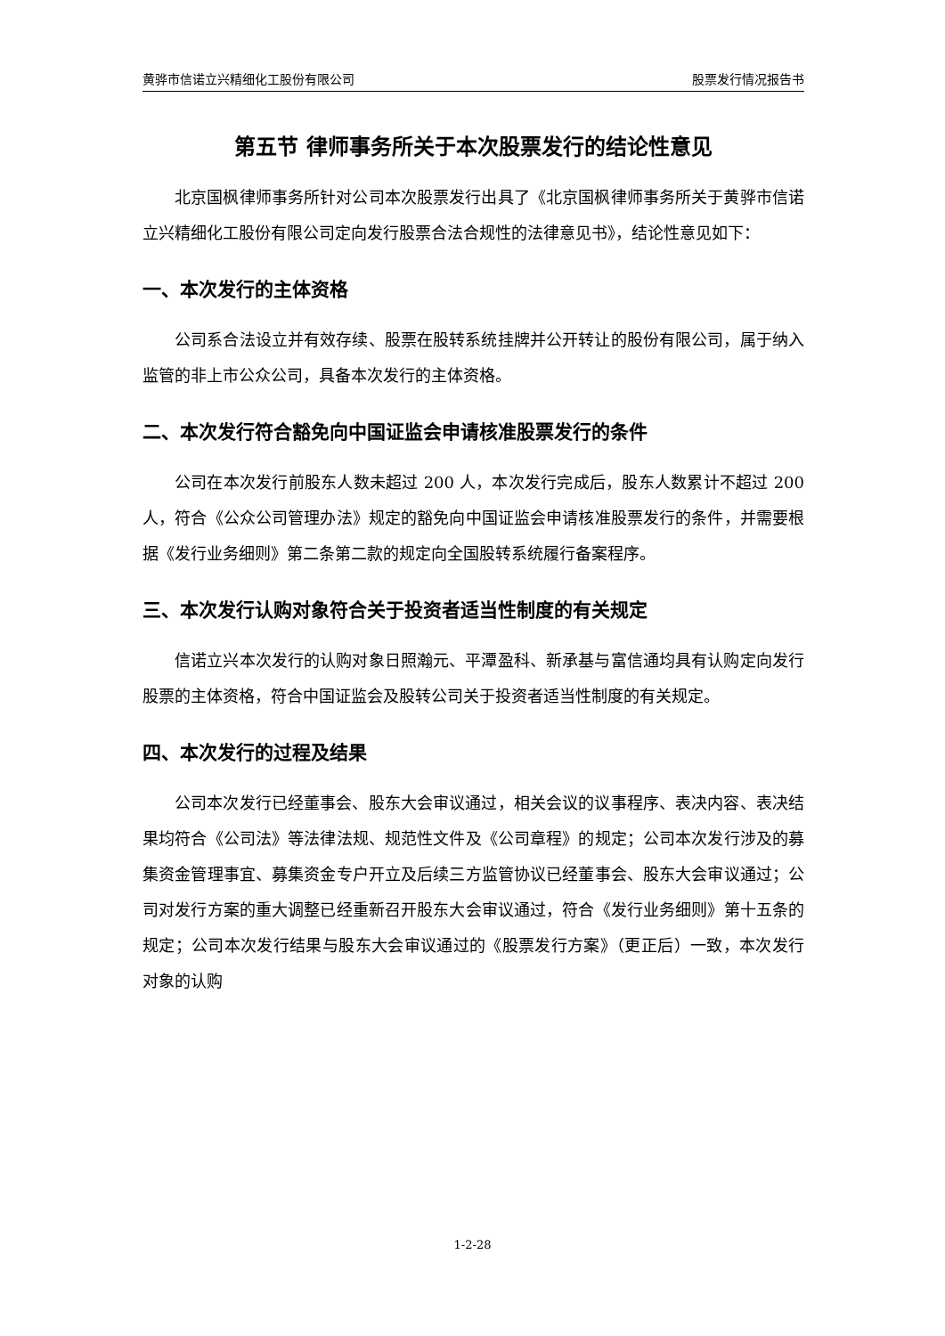黄骅市信诺立兴精细化工股份有限公司 股票发行情况报告书
第五节 律师事务所关于本次股票发行的结论性意见
北京国枫律师事务所针对公司本次股票发行出具了《北京国枫律师事务所关于黄骅市信诺立兴精细化工股份有限公司定向发行股票合法合规性的法律意见书》，结论性意见如下：
一、本次发行的主体资格
公司系合法设立并有效存续、股票在股转系统挂牌并公开转让的股份有限公司，属于纳入监管的非上市公众公司，具备本次发行的主体资格。
二、本次发行符合豁免向中国证监会申请核准股票发行的条件
公司在本次发行前股东人数未超过 200 人，本次发行完成后，股东人数累计不超过 200 人，符合《公众公司管理办法》规定的豁免向中国证监会申请核准股票发行的条件，并需要根据《发行业务细则》第二条第二款的规定向全国股转系统履行备案程序。
三、本次发行认购对象符合关于投资者适当性制度的有关规定
信诺立兴本次发行的认购对象日照瀚元、平潭盈科、新承基与富信通均具有认购定向发行股票的主体资格，符合中国证监会及股转公司关于投资者适当性制度的有关规定。
四、本次发行的过程及结果
公司本次发行已经董事会、股东大会审议通过，相关会议的议事程序、表决内容、表决结果均符合《公司法》等法律法规、规范性文件及《公司章程》的规定；公司本次发行涉及的募集资金管理事宜、募集资金专户开立及后续三方监管协议已经董事会、股东大会审议通过；公司对发行方案的重大调整已经重新召开股东大会审议通过，符合《发行业务细则》第十五条的规定；公司本次发行结果与股东大会审议通过的《股票发行方案》（更正后）一致，本次发行对象的认购
1-2-28